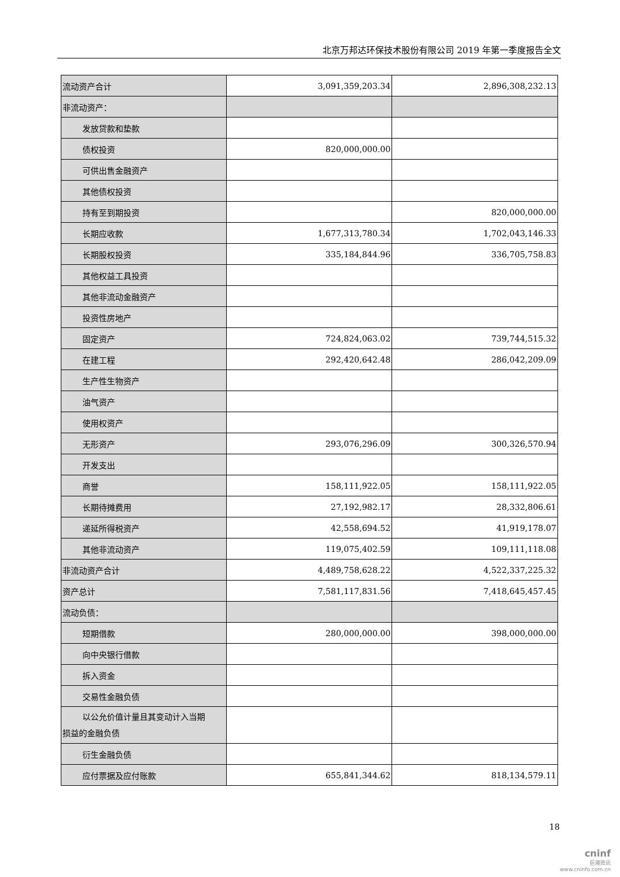北京万邦达环保技术股份有限公司 2019 年第一季度报告全文
| 流动资产合计 | 3,091,359,203.34 | 2,896,308,232.13 |
| 非流动资产： | | |
| 发放贷款和垫款 | | |
| 债权投资 | 820,000,000.00 | |
| 可供出售金融资产 | | |
| 其他债权投资 | | |
| 持有至到期投资 | | 820,000,000.00 |
| 长期应收款 | 1,677,313,780.34 | 1,702,043,146.33 |
| 长期股权投资 | 335,184,844.96 | 336,705,758.83 |
| 其他权益工具投资 | | |
| 其他非流动金融资产 | | |
| 投资性房地产 | | |
| 固定资产 | 724,824,063.02 | 739,744,515.32 |
| 在建工程 | 292,420,642.48 | 286,042,209.09 |
| 生产性生物资产 | | |
| 油气资产 | | |
| 使用权资产 | | |
| 无形资产 | 293,076,296.09 | 300,326,570.94 |
| 开发支出 | | |
| 商誉 | 158,111,922.05 | 158,111,922.05 |
| 长期待摊费用 | 27,192,982.17 | 28,332,806.61 |
| 递延所得税资产 | 42,558,694.52 | 41,919,178.07 |
| 其他非流动资产 | 119,075,402.59 | 109,111,118.08 |
| 非流动资产合计 | 4,489,758,628.22 | 4,522,337,225.32 |
| 资产总计 | 7,581,117,831.56 | 7,418,645,457.45 |
| 流动负债： | | |
| 短期借款 | 280,000,000.00 | 398,000,000.00 |
| 向中央银行借款 | | |
| 拆入资金 | | |
| 交易性金融负债 | | |
| 以公允价值计量且其变动计入当期 损益的金融负债 | | |
| 衍生金融负债 | | |
| 应付票据及应付账款 | 655,841,344.62 | 818,134,579.11 |
18
cninf
巨潮资讯
www.cninfo.com.cn